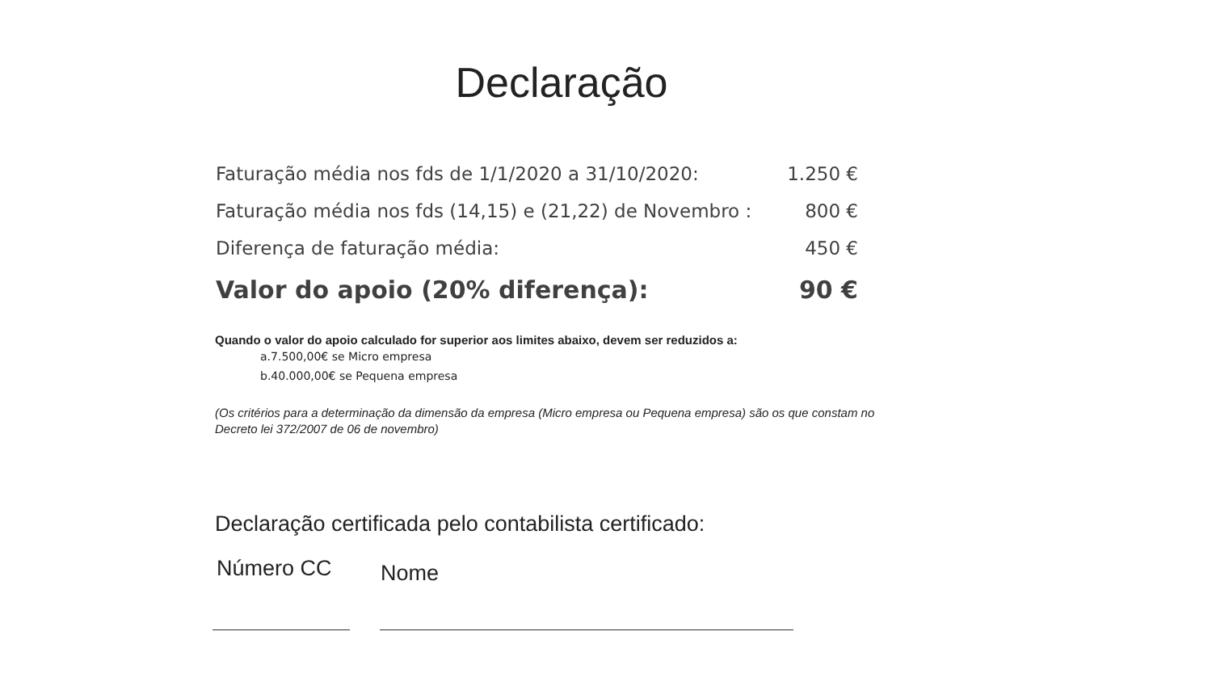Declaração
Faturação média nos fds de 1/1/2020 a 31/10/2020: 1.250 €
Faturação média nos fds (14,15) e (21,22) de Novembro : 800 €
Diferença de faturação média: 450 €
Valor do apoio (20% diferença): 90 €
Quando o valor do apoio calculado for superior aos limites abaixo, devem ser reduzidos a:
a.7.500,00€ se Micro empresa
b.40.000,00€ se Pequena empresa
(Os critérios para a determinação da dimensão da empresa (Micro empresa ou Pequena empresa) são os que constam no Decreto lei 372/2007 de 06 de novembro)
Declaração certificada pelo contabilista certificado:
Número CC Nome